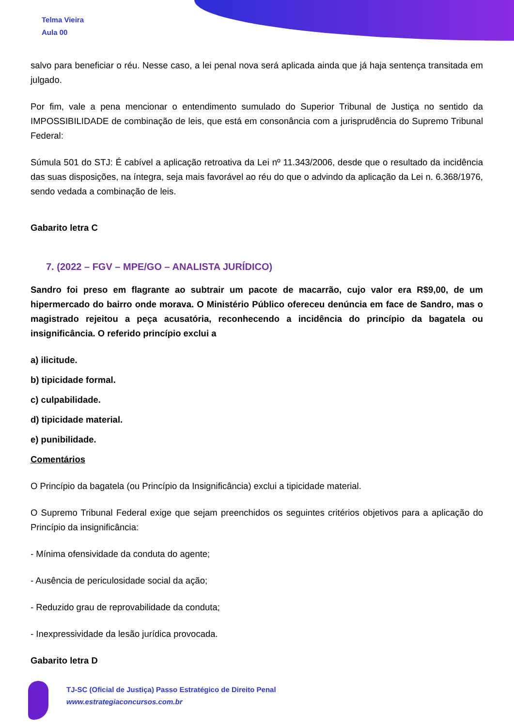Telma Vieira
Aula 00
salvo para beneficiar o réu. Nesse caso, a lei penal nova será aplicada ainda que já haja sentença transitada em julgado.
Por fim, vale a pena mencionar o entendimento sumulado do Superior Tribunal de Justiça no sentido da IMPOSSIBILIDADE de combinação de leis, que está em consonância com a jurisprudência do Supremo Tribunal Federal:
Súmula 501 do STJ: É cabível a aplicação retroativa da Lei nº 11.343/2006, desde que o resultado da incidência das suas disposições, na íntegra, seja mais favorável ao réu do que o advindo da aplicação da Lei n. 6.368/1976, sendo vedada a combinação de leis.
Gabarito letra C
7. (2022 – FGV – MPE/GO – ANALISTA JURÍDICO)
Sandro foi preso em flagrante ao subtrair um pacote de macarrão, cujo valor era R$9,00, de um hipermercado do bairro onde morava. O Ministério Público ofereceu denúncia em face de Sandro, mas o magistrado rejeitou a peça acusatória, reconhecendo a incidência do princípio da bagatela ou insignificância. O referido princípio exclui a
a) ilicitude.
b) tipicidade formal.
c) culpabilidade.
d) tipicidade material.
e) punibilidade.
Comentários
O Princípio da bagatela (ou Princípio da Insignificância) exclui a tipicidade material.
O Supremo Tribunal Federal exige que sejam preenchidos os seguintes critérios objetivos para a aplicação do Princípio da insignificância:
- Mínima ofensividade da conduta do agente;
- Ausência de periculosidade social da ação;
- Reduzido grau de reprovabilidade da conduta;
- Inexpressividade da lesão jurídica provocada.
Gabarito letra D
TJ-SC (Oficial de Justiça) Passo Estratégico de Direito Penal
www.estrategiaconcursos.com.br